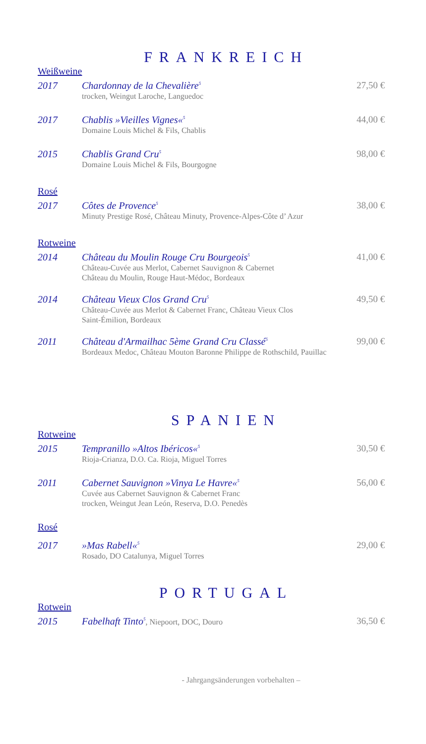FRANKREICH
Weißweine
2017 Chardonnay de la Chevalière<sup>5</sup>
trocken, Weingut Laroche, Languedoc
27,50 €
2017 Chablis »Vieilles Vignes«<sup>5</sup>
Domaine Louis Michel & Fils, Chablis
44,00 €
2015 Chablis Grand Cru<sup>5</sup>
Domaine Louis Michel & Fils, Bourgogne
98,00 €
Rosé
2017 Côtes de Provence<sup>5</sup>
Minuty Prestige Rosé, Château Minuty, Provence-Alpes-Côte d’ Azur
38,00 €
Rotweine
2014 Château du Moulin Rouge Cru Bourgeois<sup>5</sup>
Château-Cuvée aus Merlot, Cabernet Sauvignon & Cabernet
Château du Moulin, Rouge Haut-Médoc, Bordeaux
41,00 €
2014 Château Vieux Clos Grand Cru<sup>5</sup>
Château-Cuvée aus Merlot & Cabernet Franc, Château Vieux Clos
Saint-Émilion, Bordeaux
49,50 €
2011 Château d'Armailhac 5ème Grand Cru Classé<sup>5</sup>
Bordeaux Medoc, Château Mouton Baronne Philippe de Rothschild, Pauillac
99,00 €
SPANIEN
Rotweine
2015 Tempranillo »Altos Ibéricos«<sup>5</sup>
Rioja-Crianza, D.O. Ca. Rioja, Miguel Torres
30,50 €
2011 Cabernet Sauvignon »Vinya Le Havre«<sup>5</sup>
Cuvée aus Cabernet Sauvignon & Cabernet Franc
trocken, Weingut Jean León, Reserva, D.O. Penedès
56,00 €
Rosé
2017 »Mas Rabell«<sup>5</sup>
Rosado, DO Catalunya, Miguel Torres
29,00 €
PORTUGAL
Rotwein
2015 Fabelhaft Tinto<sup>5</sup>, Niepoort, DOC, Douro
36,50 €
- Jahrgangsänderungen vorbehalten –